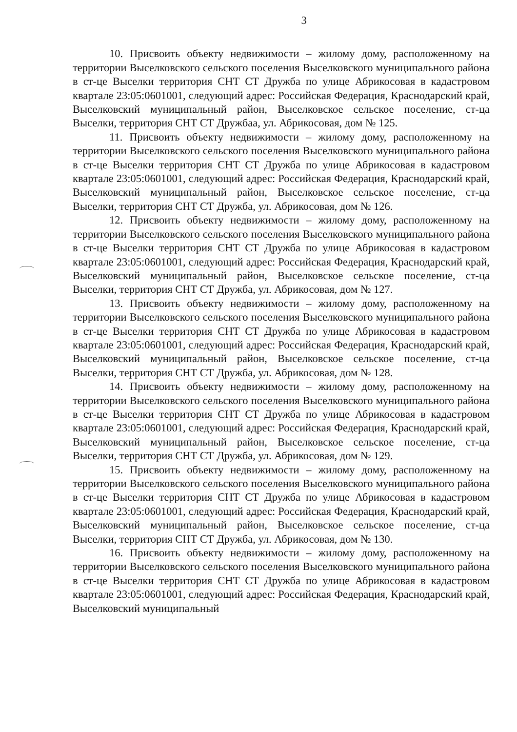3
10. Присвоить объекту недвижимости – жилому дому, расположенному на территории Выселковского сельского поселения Выселковского муниципального района в ст-це Выселки территория СНТ СТ Дружба по улице Абрикосовая в кадастровом квартале 23:05:0601001, следующий адрес: Российская Федерация, Краснодарский край, Выселковский муниципальный район, Выселковское сельское поселение, ст-ца Выселки, территория СНТ СТ Дружбаа, ул. Абрикосовая, дом № 125.
11. Присвоить объекту недвижимости – жилому дому, расположенному на территории Выселковского сельского поселения Выселковского муниципального района в ст-це Выселки территория СНТ СТ Дружба по улице Абрикосовая в кадастровом квартале 23:05:0601001, следующий адрес: Российская Федерация, Краснодарский край, Выселковский муниципальный район, Выселковское сельское поселение, ст-ца Выселки, территория СНТ СТ Дружба, ул. Абрикосовая, дом № 126.
12. Присвоить объекту недвижимости – жилому дому, расположенному на территории Выселковского сельского поселения Выселковского муниципального района в ст-це Выселки территория СНТ СТ Дружба по улице Абрикосовая в кадастровом квартале 23:05:0601001, следующий адрес: Российская Федерация, Краснодарский край, Выселковский муниципальный район, Выселковское сельское поселение, ст-ца Выселки, территория СНТ СТ Дружба, ул. Абрикосовая, дом № 127.
13. Присвоить объекту недвижимости – жилому дому, расположенному на территории Выселковского сельского поселения Выселковского муниципального района в ст-це Выселки территория СНТ СТ Дружба по улице Абрикосовая в кадастровом квартале 23:05:0601001, следующий адрес: Российская Федерация, Краснодарский край, Выселковский муниципальный район, Выселковское сельское поселение, ст-ца Выселки, территория СНТ СТ Дружба, ул. Абрикосовая, дом № 128.
14. Присвоить объекту недвижимости – жилому дому, расположенному на территории Выселковского сельского поселения Выселковского муниципального района в ст-це Выселки территория СНТ СТ Дружба по улице Абрикосовая в кадастровом квартале 23:05:0601001, следующий адрес: Российская Федерация, Краснодарский край, Выселковский муниципальный район, Выселковское сельское поселение, ст-ца Выселки, территория СНТ СТ Дружба, ул. Абрикосовая, дом № 129.
15. Присвоить объекту недвижимости – жилому дому, расположенному на территории Выселковского сельского поселения Выселковского муниципального района в ст-це Выселки территория СНТ СТ Дружба по улице Абрикосовая в кадастровом квартале 23:05:0601001, следующий адрес: Российская Федерация, Краснодарский край, Выселковский муниципальный район, Выселковское сельское поселение, ст-ца Выселки, территория СНТ СТ Дружба, ул. Абрикосовая, дом № 130.
16. Присвоить объекту недвижимости – жилому дому, расположенному на территории Выселковского сельского поселения Выселковского муниципального района в ст-це Выселки территория СНТ СТ Дружба по улице Абрикосовая в кадастровом квартале 23:05:0601001, следующий адрес: Российская Федерация, Краснодарский край, Выселковский муниципальный